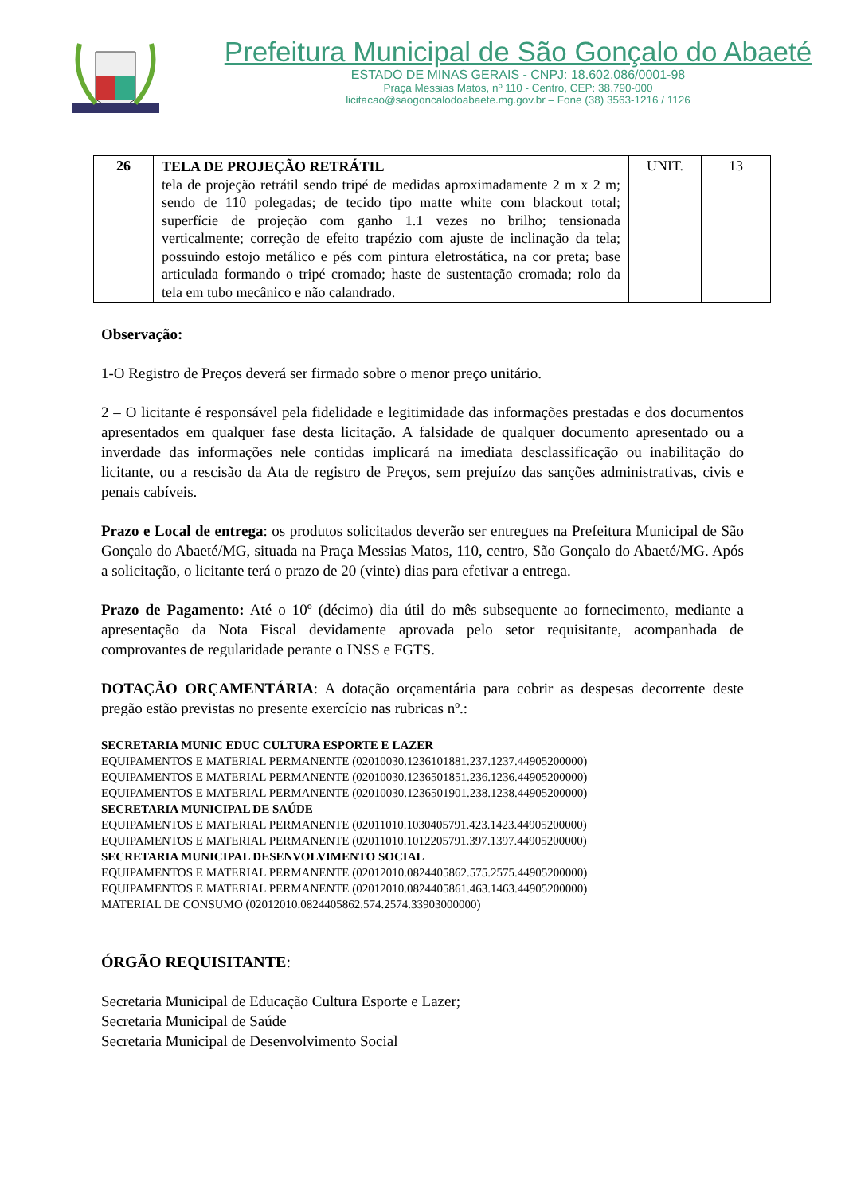Prefeitura Municipal de São Gonçalo do Abaeté
ESTADO DE MINAS GERAIS - CNPJ: 18.602.086/0001-98
Praça Messias Matos, nº 110 - Centro, CEP: 38.790-000
licitacao@saogoncalodoabaete.mg.gov.br – Fone (38) 3563-1216 / 1126
| 26 | TELA DE PROJEÇÃO RETRÁTIL tela de projeção retrátil sendo tripé de medidas aproximadamente 2 m x 2 m; sendo de 110 polegadas; de tecido tipo matte white com blackout total; superfície de projeção com ganho 1.1 vezes no brilho; tensionada verticalmente; correção de efeito trapézio com ajuste de inclinação da tela; possuindo estojo metálico e pés com pintura eletrostática, na cor preta; base articulada formando o tripé cromado; haste de sustentação cromada; rolo da tela em tubo mecânico e não calandrado. | UNIT. | 13 |
Observação:
1-O Registro de Preços deverá ser firmado sobre o menor preço unitário.
2 – O licitante é responsável pela fidelidade e legitimidade das informações prestadas e dos documentos apresentados em qualquer fase desta licitação. A falsidade de qualquer documento apresentado ou a inverdade das informações nele contidas implicará na imediata desclassificação ou inabilitação do licitante, ou a rescisão da Ata de registro de Preços, sem prejuízo das sanções administrativas, civis e penais cabíveis.
Prazo e Local de entrega: os produtos solicitados deverão ser entregues na Prefeitura Municipal de São Gonçalo do Abaeté/MG, situada na Praça Messias Matos, 110, centro, São Gonçalo do Abaeté/MG. Após a solicitação, o licitante terá o prazo de 20 (vinte) dias para efetivar a entrega.
Prazo de Pagamento: Até o 10º (décimo) dia útil do mês subsequente ao fornecimento, mediante a apresentação da Nota Fiscal devidamente aprovada pelo setor requisitante, acompanhada de comprovantes de regularidade perante o INSS e FGTS.
DOTAÇÃO ORÇAMENTÁRIA: A dotação orçamentária para cobrir as despesas decorrente deste pregão estão previstas no presente exercício nas rubricas nº.:
SECRETARIA MUNIC EDUC CULTURA ESPORTE E LAZER
EQUIPAMENTOS E MATERIAL PERMANENTE (02010030.1236101881.237.1237.44905200000)
EQUIPAMENTOS E MATERIAL PERMANENTE (02010030.1236501851.236.1236.44905200000)
EQUIPAMENTOS E MATERIAL PERMANENTE (02010030.1236501901.238.1238.44905200000)
SECRETARIA MUNICIPAL DE SAÚDE
EQUIPAMENTOS E MATERIAL PERMANENTE (02011010.1030405791.423.1423.44905200000)
EQUIPAMENTOS E MATERIAL PERMANENTE (02011010.1012205791.397.1397.44905200000)
SECRETARIA MUNICIPAL DESENVOLVIMENTO SOCIAL
EQUIPAMENTOS E MATERIAL PERMANENTE (02012010.0824405862.575.2575.44905200000)
EQUIPAMENTOS E MATERIAL PERMANENTE (02012010.0824405861.463.1463.44905200000)
MATERIAL DE CONSUMO (02012010.0824405862.574.2574.33903000000)
ÓRGÃO REQUISITANTE:
Secretaria Municipal de Educação Cultura Esporte e Lazer;
Secretaria Municipal de Saúde
Secretaria Municipal de Desenvolvimento Social